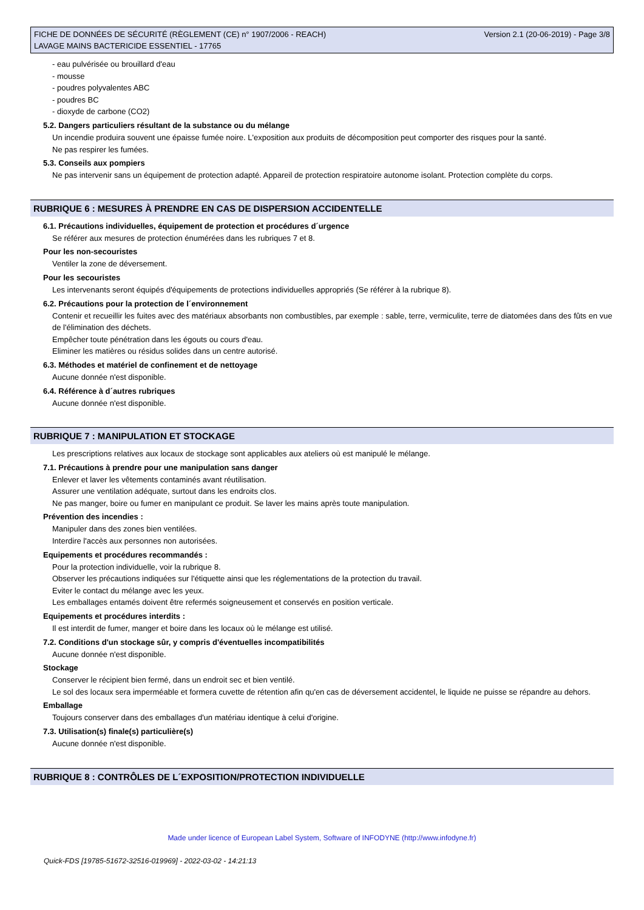FICHE DE DONNÉES DE SÉCURITÉ (RÈGLEMENT (CE) n° 1907/2006 - REACH)
LAVAGE MAINS BACTERICIDE ESSENTIEL - 17765
Version 2.1 (20-06-2019) - Page 3/8
- eau pulvérisée ou brouillard d'eau
- mousse
- poudres polyvalentes ABC
- poudres BC
- dioxyde de carbone (CO2)
5.2. Dangers particuliers résultant de la substance ou du mélange
Un incendie produira souvent une épaisse fumée noire. L'exposition aux produits de décomposition peut comporter des risques pour la santé.
Ne pas respirer les fumées.
5.3. Conseils aux pompiers
Ne pas intervenir sans un équipement de protection adapté. Appareil de protection respiratoire autonome isolant. Protection complète du corps.
RUBRIQUE 6 : MESURES À PRENDRE EN CAS DE DISPERSION ACCIDENTELLE
6.1. Précautions individuelles, équipement de protection et procédures d´urgence
Se référer aux mesures de protection énumérées dans les rubriques 7 et 8.
Pour les non-secouristes
Ventiler la zone de déversement.
Pour les secouristes
Les intervenants seront équipés d'équipements de protections individuelles appropriés (Se référer à la rubrique 8).
6.2. Précautions pour la protection de l´environnement
Contenir et recueillir les fuites avec des matériaux absorbants non combustibles, par exemple : sable, terre, vermiculite, terre de diatomées dans des fûts en vue de l'élimination des déchets.
Empêcher toute pénétration dans les égouts ou cours d'eau.
Eliminer les matières ou résidus solides dans un centre autorisé.
6.3. Méthodes et matériel de confinement et de nettoyage
Aucune donnée n'est disponible.
6.4. Référence à d´autres rubriques
Aucune donnée n'est disponible.
RUBRIQUE 7 : MANIPULATION ET STOCKAGE
Les prescriptions relatives aux locaux de stockage sont applicables aux ateliers où est manipulé le mélange.
7.1. Précautions à prendre pour une manipulation sans danger
Enlever et laver les vêtements contaminés avant réutilisation.
Assurer une ventilation adéquate, surtout dans les endroits clos.
Ne pas manger, boire ou fumer en manipulant ce produit. Se laver les mains après toute manipulation.
Prévention des incendies :
Manipuler dans des zones bien ventilées.
Interdire l'accès aux personnes non autorisées.
Equipements et procédures recommandés :
Pour la protection individuelle, voir la rubrique 8.
Observer les précautions indiquées sur l'étiquette ainsi que les réglementations de la protection du travail.
Eviter le contact du mélange avec les yeux.
Les emballages entamés doivent être refermés soigneusement et conservés en position verticale.
Equipements et procédures interdits :
Il est interdit de fumer, manger et boire dans les locaux où le mélange est utilisé.
7.2. Conditions d'un stockage sûr, y compris d'éventuelles incompatibilités
Aucune donnée n'est disponible.
Stockage
Conserver le récipient bien fermé, dans un endroit sec et bien ventilé.
Le sol des locaux sera imperméable et formera cuvette de rétention afin qu'en cas de déversement accidentel, le liquide ne puisse se répandre au dehors.
Emballage
Toujours conserver dans des emballages d'un matériau identique à celui d'origine.
7.3. Utilisation(s) finale(s) particulière(s)
Aucune donnée n'est disponible.
RUBRIQUE 8 : CONTRÔLES DE L´EXPOSITION/PROTECTION INDIVIDUELLE
Made under licence of European Label System, Software of INFODYNE (http://www.infodyne.fr)
Quick-FDS [19785-51672-32516-019969] - 2022-03-02 - 14:21:13